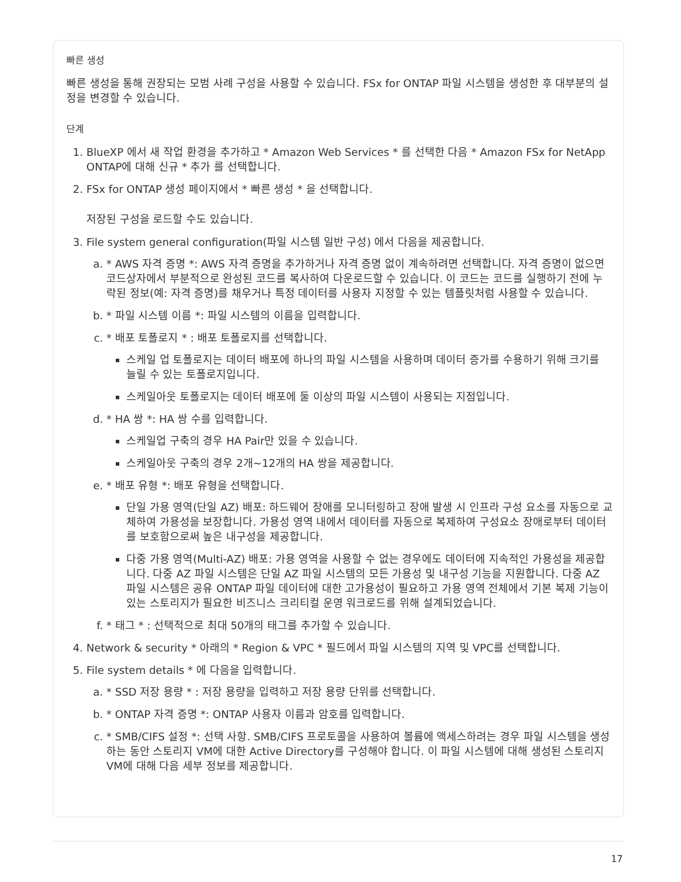빠른 생성
빠른 생성을 통해 권장되는 모범 사례 구성을 사용할 수 있습니다. FSx for ONTAP 파일 시스템을 생성한 후 대부분의 설정을 변경할 수 있습니다.
단계
1. BlueXP 에서 새 작업 환경을 추가하고 * Amazon Web Services * 를 선택한 다음 * Amazon FSx for NetApp ONTAP에 대해 신규 * 추가 를 선택합니다.
2. FSx for ONTAP 생성 페이지에서 * 빠른 생성 * 을 선택합니다.
저장된 구성을 로드할 수도 있습니다.
3. File system general configuration(파일 시스템 일반 구성) 에서 다음을 제공합니다.
a. * AWS 자격 증명 *: AWS 자격 증명을 추가하거나 자격 증명 없이 계속하려면 선택합니다. 자격 증명이 없으면 코드상자에서 부분적으로 완성된 코드를 복사하여 다운로드할 수 있습니다. 이 코드는 코드를 실행하기 전에 누락된 정보(예: 자격 증명)를 채우거나 특정 데이터를 사용자 지정할 수 있는 템플릿처럼 사용할 수 있습니다.
b. * 파일 시스템 이름 *: 파일 시스템의 이름을 입력합니다.
c. * 배포 토폴로지 * : 배포 토폴로지를 선택합니다.
스케일 업 토폴로지는 데이터 배포에 하나의 파일 시스템을 사용하며 데이터 증가를 수용하기 위해 크기를 늘릴 수 있는 토폴로지입니다.
스케일아웃 토폴로지는 데이터 배포에 둘 이상의 파일 시스템이 사용되는 지점입니다.
d. * HA 쌍 *: HA 쌍 수를 입력합니다.
스케일업 구축의 경우 HA Pair만 있을 수 있습니다.
스케일아웃 구축의 경우 2개~12개의 HA 쌍을 제공합니다.
e. * 배포 유형 *: 배포 유형을 선택합니다.
단일 가용 영역(단일 AZ) 배포: 하드웨어 장애를 모니터링하고 장애 발생 시 인프라 구성 요소를 자동으로 교체하여 가용성을 보장합니다. 가용성 영역 내에서 데이터를 자동으로 복제하여 구성요소 장애로부터 데이터를 보호함으로써 높은 내구성을 제공합니다.
다중 가용 영역(Multi-AZ) 배포: 가용 영역을 사용할 수 없는 경우에도 데이터에 지속적인 가용성을 제공합니다. 다중 AZ 파일 시스템은 단일 AZ 파일 시스템의 모든 가용성 및 내구성 기능을 지원합니다. 다중 AZ 파일 시스템은 공유 ONTAP 파일 데이터에 대한 고가용성이 필요하고 가용 영역 전체에서 기본 복제 기능이 있는 스토리지가 필요한 비즈니스 크리티컬 운영 워크로드를 위해 설계되었습니다.
f. * 태그 * : 선택적으로 최대 50개의 태그를 추가할 수 있습니다.
4. Network & security * 아래의 * Region & VPC * 필드에서 파일 시스템의 지역 및 VPC를 선택합니다.
5. File system details * 에 다음을 입력합니다.
a. * SSD 저장 용량 * : 저장 용량을 입력하고 저장 용량 단위를 선택합니다.
b. * ONTAP 자격 증명 *: ONTAP 사용자 이름과 암호를 입력합니다.
c. * SMB/CIFS 설정 *: 선택 사항. SMB/CIFS 프로토콜을 사용하여 볼륨에 액세스하려는 경우 파일 시스템을 생성하는 동안 스토리지 VM에 대한 Active Directory를 구성해야 합니다. 이 파일 시스템에 대해 생성된 스토리지 VM에 대해 다음 세부 정보를 제공합니다.
17